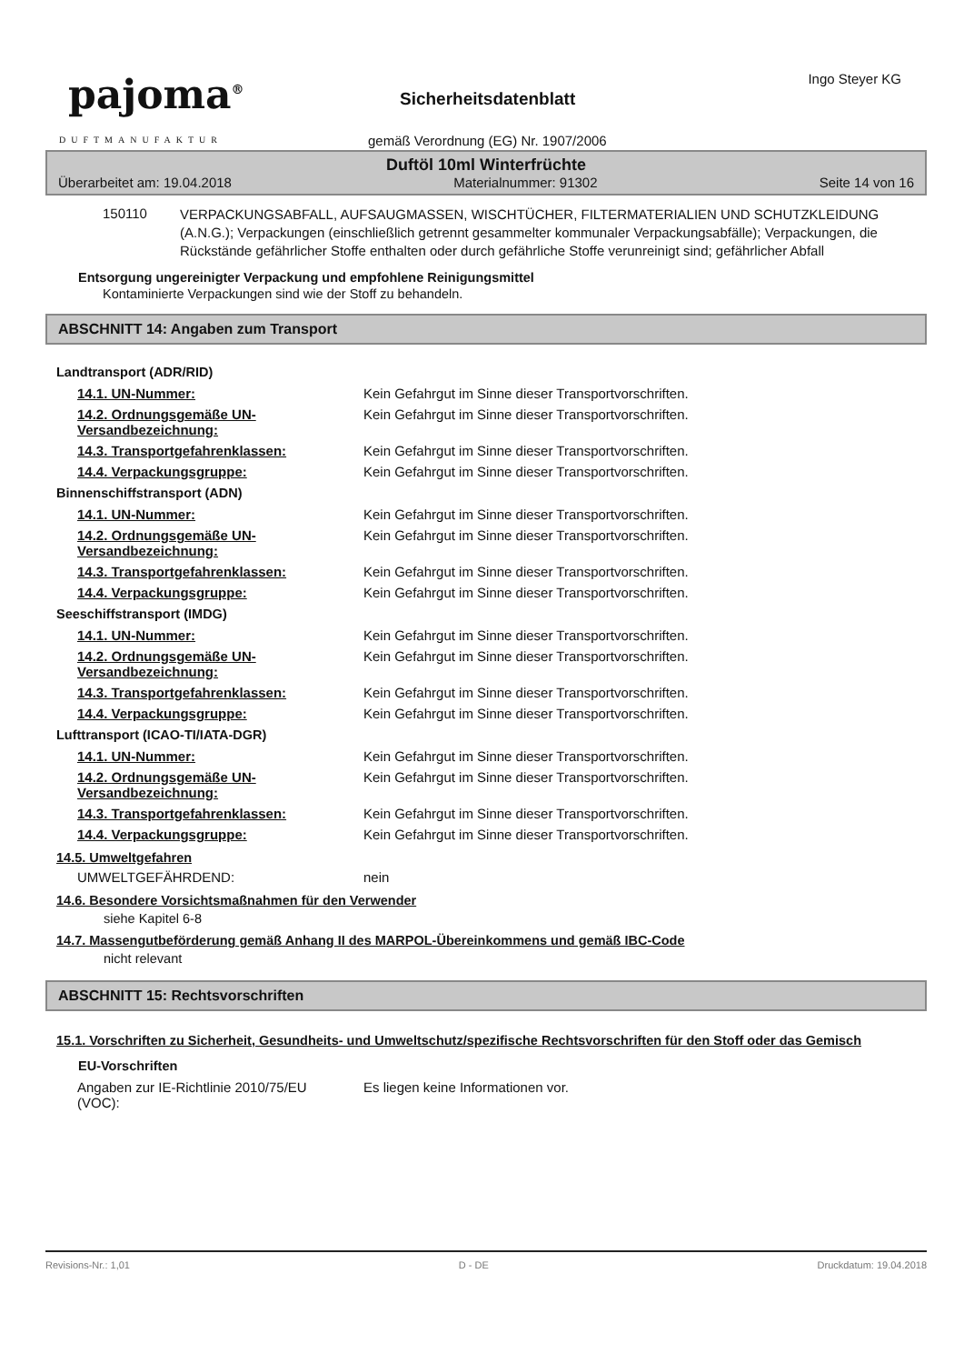pajoma<sup>®</sup>
DUFTMANUFAKTUR
Ingo Steyer KG
Sicherheitsdatenblatt
gemäß Verordnung (EG) Nr. 1907/2006
Duftöl 10ml Winterfrüchte
Überarbeitet am: 19.04.2018 Materialnummer: 91302 Seite 14 von 16
| 150110 | VERPACKUNGSABFALL, AUFSAUGMASSEN, WISCHTÜCHER, FILTERMATERIALIEN UND SCHUTZKLEIDUNG (A.N.G.); Verpackungen (einschließlich getrennt gesammelter kommunaler Verpackungsabfälle); Verpackungen, die Rückstände gefährlicher Stoffe enthalten oder durch gefährliche Stoffe verunreinigt sind; gefährlicher Abfall |
Entsorgung ungereinigter Verpackung und empfohlene Reinigungsmittel
Kontaminierte Verpackungen sind wie der Stoff zu behandeln.
ABSCHNITT 14: Angaben zum Transport
Landtransport (ADR/RID)
| 14.1. UN-Nummer: | Kein Gefahrgut im Sinne dieser Transportvorschriften. |
| 14.2. Ordnungsgemäße UN-Versandbezeichnung: | Kein Gefahrgut im Sinne dieser Transportvorschriften. |
| 14.3. Transportgefahrenklassen: | Kein Gefahrgut im Sinne dieser Transportvorschriften. |
| 14.4. Verpackungsgruppe: | Kein Gefahrgut im Sinne dieser Transportvorschriften. |
Binnenschiffstransport (ADN)
| 14.1. UN-Nummer: | Kein Gefahrgut im Sinne dieser Transportvorschriften. |
| 14.2. Ordnungsgemäße UN-Versandbezeichnung: | Kein Gefahrgut im Sinne dieser Transportvorschriften. |
| 14.3. Transportgefahrenklassen: | Kein Gefahrgut im Sinne dieser Transportvorschriften. |
| 14.4. Verpackungsgruppe: | Kein Gefahrgut im Sinne dieser Transportvorschriften. |
Seeschiffstransport (IMDG)
| 14.1. UN-Nummer: | Kein Gefahrgut im Sinne dieser Transportvorschriften. |
| 14.2. Ordnungsgemäße UN-Versandbezeichnung: | Kein Gefahrgut im Sinne dieser Transportvorschriften. |
| 14.3. Transportgefahrenklassen: | Kein Gefahrgut im Sinne dieser Transportvorschriften. |
| 14.4. Verpackungsgruppe: | Kein Gefahrgut im Sinne dieser Transportvorschriften. |
Lufttransport (ICAO-TI/IATA-DGR)
| 14.1. UN-Nummer: | Kein Gefahrgut im Sinne dieser Transportvorschriften. |
| 14.2. Ordnungsgemäße UN-Versandbezeichnung: | Kein Gefahrgut im Sinne dieser Transportvorschriften. |
| 14.3. Transportgefahrenklassen: | Kein Gefahrgut im Sinne dieser Transportvorschriften. |
| 14.4. Verpackungsgruppe: | Kein Gefahrgut im Sinne dieser Transportvorschriften. |
14.5. Umweltgefahren
| UMWELTGEFÄHRDEND: | nein |
14.6. Besondere Vorsichtsmaßnahmen für den Verwender
siehe Kapitel 6-8
14.7. Massengutbeförderung gemäß Anhang II des MARPOL-Übereinkommens und gemäß IBC-Code
nicht relevant
ABSCHNITT 15: Rechtsvorschriften
15.1. Vorschriften zu Sicherheit, Gesundheits- und Umweltschutz/spezifische Rechtsvorschriften für den Stoff oder das Gemisch
EU-Vorschriften
| Angaben zur IE-Richtlinie 2010/75/EU (VOC): | Es liegen keine Informationen vor. |
Revisions-Nr.: 1,01 D - DE Druckdatum: 19.04.2018